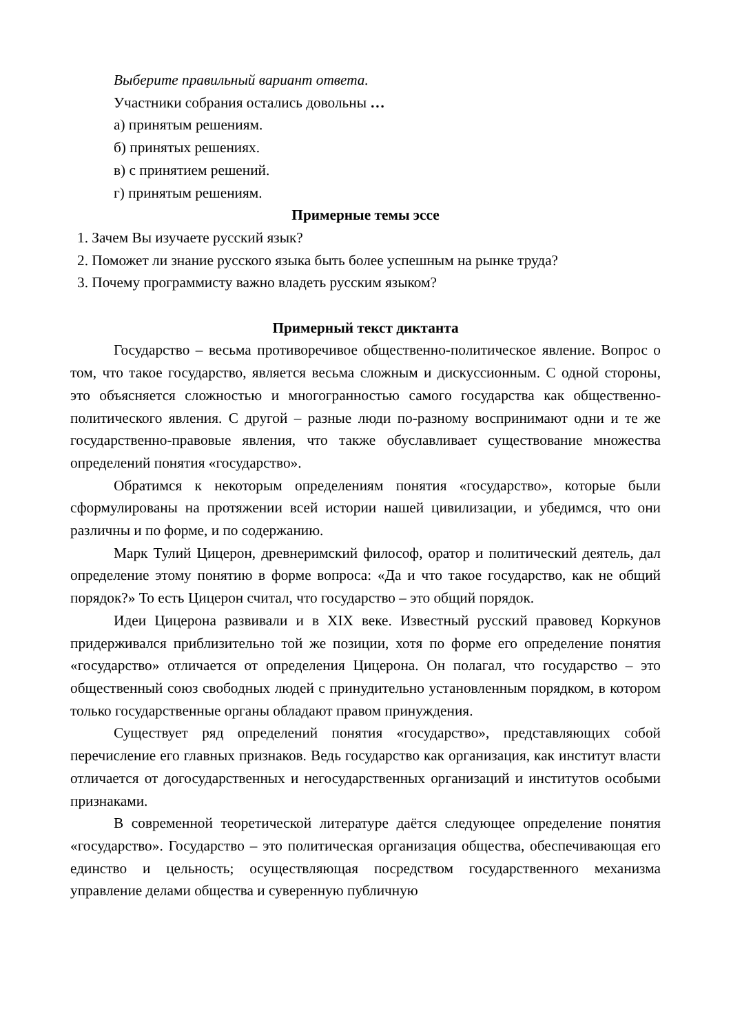Выберите правильный вариант ответа.
Участники собрания остались довольны …
а) принятым решениям.
б) принятых решениях.
в) с принятием решений.
г) принятым решениям.
Примерные темы эссе
1. Зачем Вы изучаете русский язык?
2. Поможет ли знание русского языка быть более успешным на рынке труда?
3. Почему программисту важно владеть русским языком?
Примерный текст диктанта
Государство – весьма противоречивое общественно-политическое явление. Вопрос о том, что такое государство, является весьма сложным и дискуссионным. С одной стороны, это объясняется сложностью и многогранностью самого государства как общественно-политического явления. С другой – разные люди по-разному воспринимают одни и те же государственно-правовые явления, что также обуславливает существование множества определений понятия «государство».
Обратимся к некоторым определениям понятия «государство», которые были сформулированы на протяжении всей истории нашей цивилизации, и убедимся, что они различны и по форме, и по содержанию.
Марк Тулий Цицерон, древнеримский философ, оратор и политический деятель, дал определение этому понятию в форме вопроса: «Да и что такое государство, как не общий порядок?» То есть Цицерон считал, что государство – это общий порядок.
Идеи Цицерона развивали и в XIX веке. Известный русский правовед Коркунов придерживался приблизительно той же позиции, хотя по форме его определение понятия «государство» отличается от определения Цицерона. Он полагал, что государство – это общественный союз свободных людей с принудительно установленным порядком, в котором только государственные органы обладают правом принуждения.
Существует ряд определений понятия «государство», представляющих собой перечисление его главных признаков. Ведь государство как организация, как институт власти отличается от догосударственных и негосударственных организаций и институтов особыми признаками.
В современной теоретической литературе даётся следующее определение понятия «государство». Государство – это политическая организация общества, обеспечивающая его единство и цельность; осуществляющая посредством государственного механизма управление делами общества и суверенную публичную